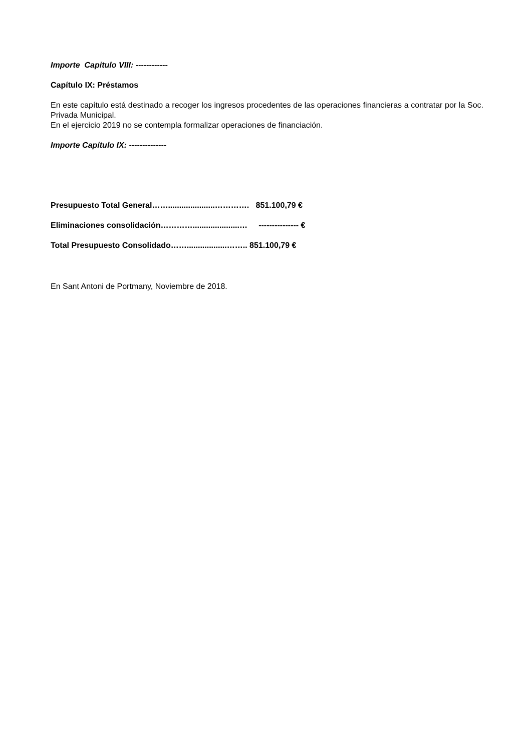Importe Capitulo VIII: ------------
Capítulo IX: Préstamos
En este capítulo está destinado a recoger los ingresos procedentes de las operaciones financieras a contratar por la Soc. Privada Municipal.
En el ejercicio 2019 no se contempla formalizar operaciones de financiación.
Importe Capítulo IX: --------------
Presupuesto Total General…….....................…………. 851.100,79 €
Eliminaciones consolidación………….....................… --------------- €
Total Presupuesto Consolidado……..................…….. 851.100,79 €
En Sant Antoni de Portmany, Noviembre de 2018.